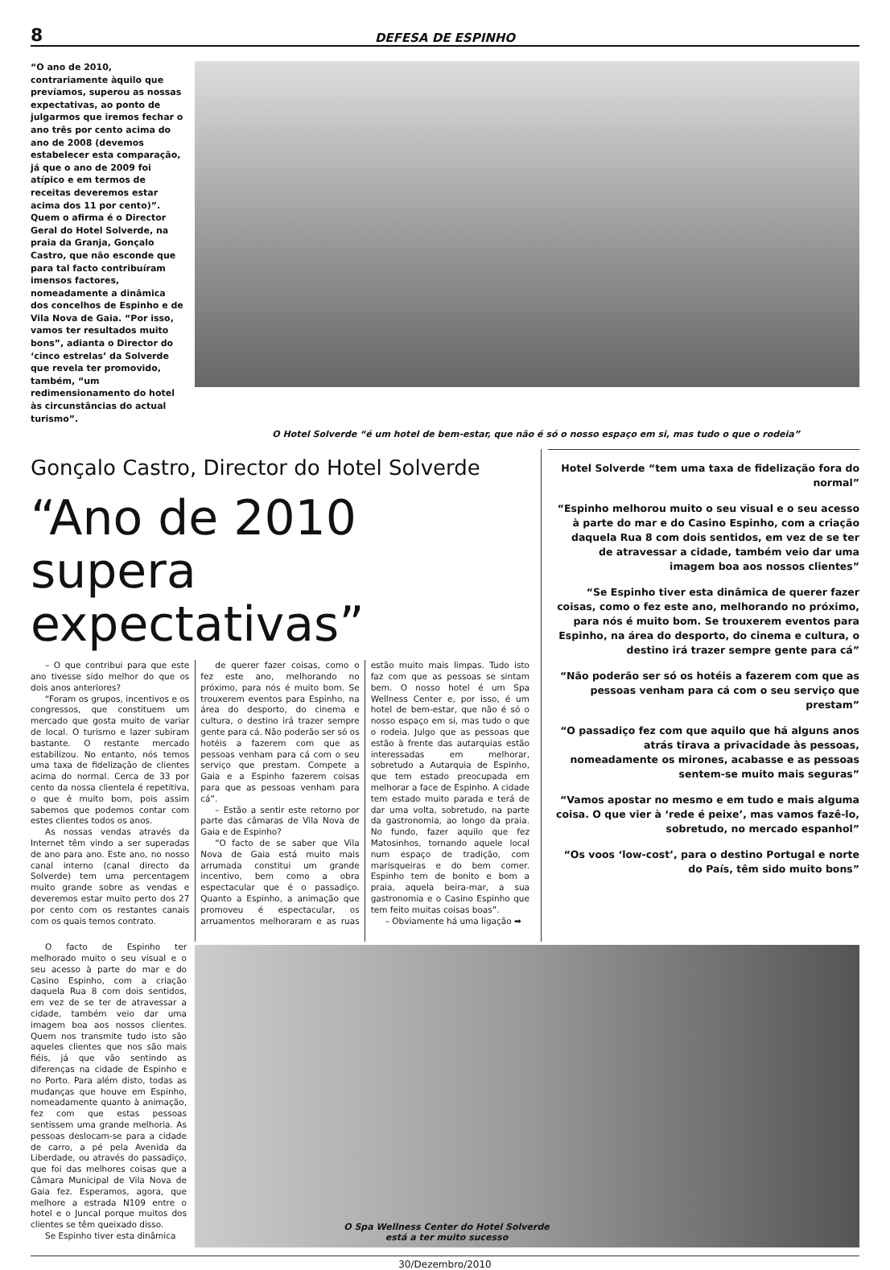8 DEFESA DE ESPINHO
“O ano de 2010, contrariamente àquilo que prevíamos, superou as nossas expectativas, ao ponto de julgarmos que iremos fechar o ano três por cento acima do ano de 2008 (devemos estabelecer esta comparação, já que o ano de 2009 foi atípico e em termos de receitas deveremos estar acima dos 11 por cento)”. Quem o afirma é o Director Geral do Hotel Solverde, na praia da Granja, Gonçalo Castro, que não esconde que para tal facto contribuíram imensos factores, nomeadamente a dinâmica dos concelhos de Espinho e de Vila Nova de Gaia. “Por isso, vamos ter resultados muito bons”, adianta o Director do ‘cinco estrelas’ da Solverde que revela ter promovido, também, “um redimensionamento do hotel às circunstâncias do actual turismo”.
O Hotel Solverde “é um hotel de bem-estar, que não é só o nosso espaço em si, mas tudo o que o rodeia”
Gonçalo Castro, Director do Hotel Solverde
“Ano de 2010
supera expectativas”
– O que contribui para que este ano tivesse sido melhor do que os dois anos anteriores?
“Foram os grupos, incentivos e os congressos, que constituem um mercado que gosta muito de variar de local. O turismo e lazer subiram bastante. O restante mercado estabilizou. No entanto, nós temos uma taxa de fidelização de clientes acima do normal. Cerca de 33 por cento da nossa clientela é repetitiva, o que é muito bom, pois assim sabemos que podemos contar com estes clientes todos os anos.
As nossas vendas através da Internet têm vindo a ser superadas de ano para ano. Este ano, no nosso canal interno (canal directo da Solverde) tem uma percentagem muito grande sobre as vendas e deveremos estar muito perto dos 27 por cento com os restantes canais com os quais temos contrato.
de querer fazer coisas, como o fez este ano, melhorando no próximo, para nós é muito bom. Se trouxerem eventos para Espinho, na área do desporto, do cinema e cultura, o destino irá trazer sempre gente para cá. Não poderão ser só os hotéis a fazerem com que as pessoas venham para cá com o seu serviço que prestam. Compete a Gaia e a Espinho fazerem coisas para que as pessoas venham para cá”.
– Estão a sentir este retorno por parte das câmaras de Vila Nova de Gaia e de Espinho?
“O facto de se saber que Vila Nova de Gaia está muito mais arrumada constitui um grande incentivo, bem como a obra espectacular que é o passadiço. Quanto a Espinho, a animação que promoveu é espectacular, os arruamentos melhoraram e as ruas estão muito mais limpas. Tudo isto faz com que as pessoas se sintam bem. O nosso hotel é um Spa Wellness Center e, por isso, é um hotel de bem-estar, que não é só o nosso espaço em si, mas tudo o que o rodeia. Julgo que as pessoas que estão à frente das autarquias estão interessadas em melhorar, sobretudo a Autarquia de Espinho, que tem estado preocupada em melhorar a face de Espinho. A cidade tem estado muito parada e terá de dar uma volta, sobretudo, na parte da gastronomia, ao longo da praia. No fundo, fazer aquilo que fez Matosinhos, tornando aquele local num espaço de tradição, com marisqueiras e do bem comer. Espinho tem de bonito e bom a praia, aquela beira-mar, a sua gastronomia e o Casino Espinho que tem feito muitas coisas boas”.
– Obviamente há uma ligação ➡
Hotel Solverde “tem uma taxa de fidelização fora do normal”
“Espinho melhorou muito o seu visual e o seu acesso à parte do mar e do Casino Espinho, com a criação daquela Rua 8 com dois sentidos, em vez de se ter de atravessar a cidade, também veio dar uma imagem boa aos nossos clientes”
“Se Espinho tiver esta dinâmica de querer fazer coisas, como o fez este ano, melhorando no próximo, para nós é muito bom. Se trouxerem eventos para Espinho, na área do desporto, do cinema e cultura, o destino irá trazer sempre gente para cá”
“Não poderão ser só os hotéis a fazerem com que as pessoas venham para cá com o seu serviço que prestam”
“O passadiço fez com que aquilo que há alguns anos atrás tirava a privacidade às pessoas, nomeadamente os mirones, acabasse e as pessoas sentem-se muito mais seguras”
“Vamos apostar no mesmo e em tudo e mais alguma coisa. O que vier à ‘rede é peixe’, mas vamos fazê-lo, sobretudo, no mercado espanhol”
“Os voos ‘low-cost’, para o destino Portugal e norte do País, têm sido muito bons”
O facto de Espinho ter melhorado muito o seu visual e o seu acesso à parte do mar e do Casino Espinho, com a criação daquela Rua 8 com dois sentidos, em vez de se ter de atravessar a cidade, também veio dar uma imagem boa aos nossos clientes. Quem nos transmite tudo isto são aqueles clientes que nos são mais fiéis, já que vão sentindo as diferenças na cidade de Espinho e no Porto. Para além disto, todas as mudanças que houve em Espinho, nomeadamente quanto à animação, fez com que estas pessoas sentissem uma grande melhoria. As pessoas deslocam-se para a cidade de carro, a pé pela Avenida da Liberdade, ou através do passadiço, que foi das melhores coisas que a Câmara Municipal de Vila Nova de Gaia fez. Esperamos, agora, que melhore a estrada N109 entre o hotel e o Juncal porque muitos dos clientes se têm queixado disso.
Se Espinho tiver esta dinâmica
O Spa Wellness Center do Hotel Solverde
está a ter muito sucesso
30/Dezembro/2010